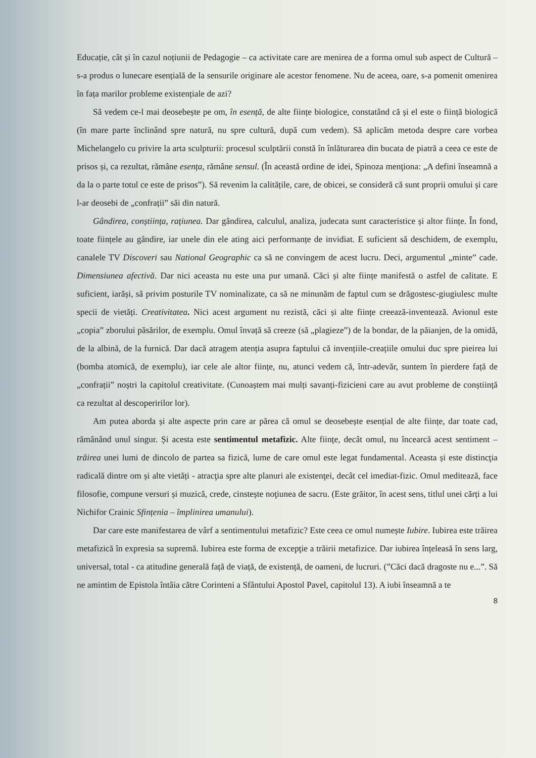Educație, cât și în cazul noțiunii de Pedagogie – ca activitate care are menirea de a forma omul sub aspect de Cultură – s-a produs o lunecare esențială de la sensurile originare ale acestor fenomene. Nu de aceea, oare, s-a pomenit omenirea în fața marilor probleme existențiale de azi?
Să vedem ce-l mai deosebește pe om, în esență, de alte ființe biologice, constatând că și el este o ființă biologică (în mare parte înclinând spre natură, nu spre cultură, după cum vedem). Să aplicăm metoda despre care vorbea Michelangelo cu privire la arta sculpturii: procesul sculptării constă în înlăturarea din bucata de piatră a ceea ce este de prisos și, ca rezultat, rămâne esența, rămâne sensul. (În această ordine de idei, Spinoza menţiona: „A defini înseamnă a da la o parte totul ce este de prisos”). Să revenim la calitățile, care, de obicei, se consideră că sunt proprii omului și care l-ar deosebi de „confrații” săi din natură.
Gândirea, conștiința, rațiunea. Dar gândirea, calculul, analiza, judecata sunt caracteristice și altor ființe. În fond, toate ființele au gândire, iar unele din ele ating aici performanțe de invidiat. E suficient să deschidem, de exemplu, canalele TV Discoveri sau National Geographic ca să ne convingem de acest lucru. Deci, argumentul „minte” cade. Dimensiunea afectivă. Dar nici aceasta nu este una pur umană. Căci și alte ființe manifestă o astfel de calitate. E suficient, iarăși, să privim posturile TV nominalizate, ca să ne minunăm de faptul cum se drăgostesc-giugiulesc multe specii de vietăți. Creativitatea. Nici acest argument nu rezistă, căci și alte ființe creează-inventează. Avionul este „copia” zborului păsărilor, de exemplu. Omul învață să creeze (să „plagieze”) de la bondar, de la păianjen, de la omidă, de la albină, de la furnică. Dar dacă atragem atenția asupra faptului că invențiile-creațiile omului duc spre pieirea lui (bomba atomică, de exemplu), iar cele ale altor ființe, nu, atunci vedem că, într-adevăr, suntem în pierdere față de „confrații” noștri la capitolul creativitate. (Cunoaștem mai mulți savanți-fizicieni care au avut probleme de conștiință ca rezultat al descoperirilor lor).
Am putea aborda și alte aspecte prin care ar părea că omul se deosebește esențial de alte ființe, dar toate cad, rămânând unul singur. Și acesta este sentimentul metafizic. Alte ființe, decât omul, nu încearcă acest sentiment – trăirea unei lumi de dincolo de partea sa fizică, lume de care omul este legat fundamental. Aceasta și este distincţia radicală dintre om și alte vietăți - atracţia spre alte planuri ale existenţei, decât cel imediat-fizic. Omul meditează, face filosofie, compune versuri și muzică, crede, cinstește noţiunea de sacru. (Este grăitor, în acest sens, titlul unei cărți a lui Nichifor Crainic Sfințenia – împlinirea umanului).
Dar care este manifestarea de vârf a sentimentului metafizic? Este ceea ce omul numește Iubire. Iubirea este trăirea metafizică în expresia sa supremă. Iubirea este forma de excepţie a trăirii metafizice. Dar iubirea înțeleasă în sens larg, universal, total - ca atitudine generală față de viață, de existență, de oameni, de lucruri. (”Căci dacă dragoste nu e...”. Să ne amintim de Epistola întâia către Corinteni a Sfântului Apostol Pavel, capitolul 13). A iubi înseamnă a te
8